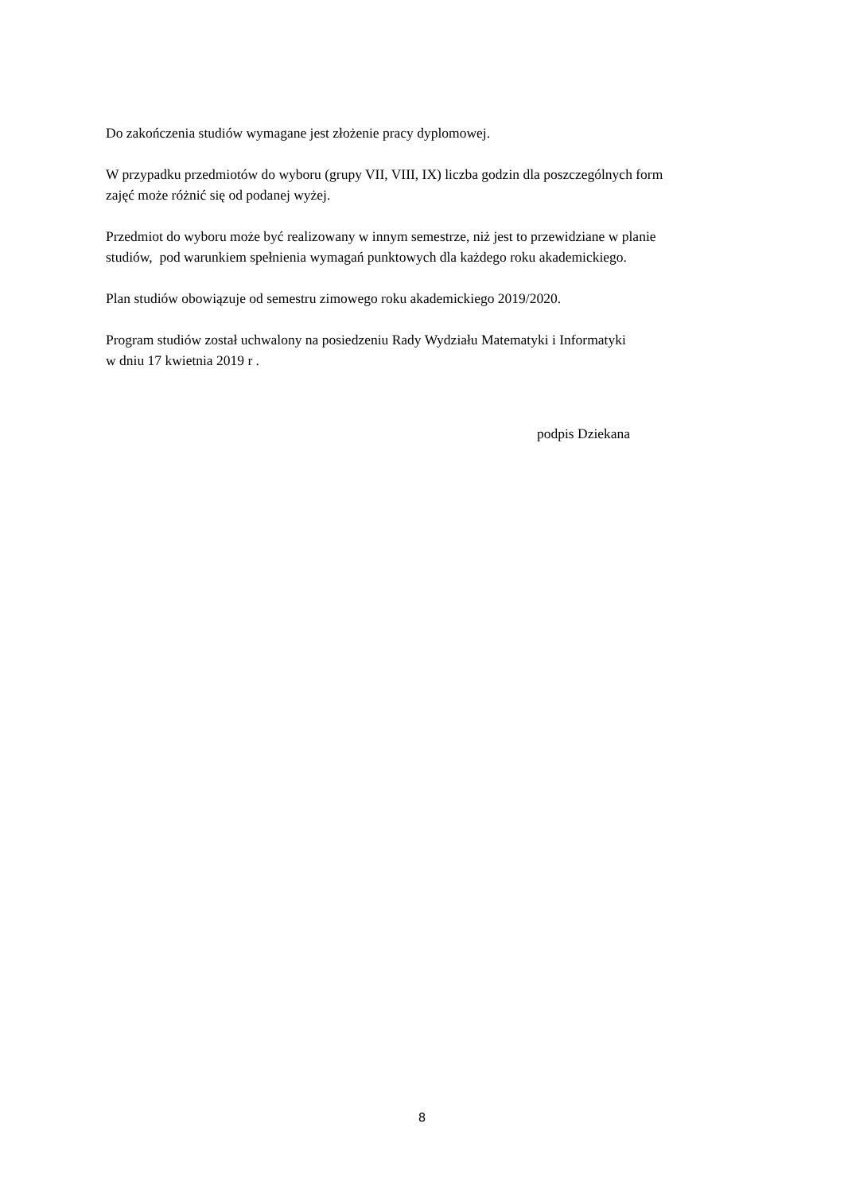Do zakończenia studiów wymagane jest złożenie pracy dyplomowej.
W przypadku przedmiotów do wyboru (grupy VII, VIII, IX) liczba godzin dla poszczególnych form
zajęć może różnić się od podanej wyżej.
Przedmiot do wyboru może być realizowany w innym semestrze, niż jest to przewidziane w planie
studiów, pod warunkiem spełnienia wymagań punktowych dla każdego roku akademickiego.
Plan studiów obowiązuje od semestru zimowego roku akademickiego 2019/2020.
Program studiów został uchwalony na posiedzeniu Rady Wydziału Matematyki i Informatyki
w dniu 17 kwietnia 2019 r .
podpis Dziekana
8